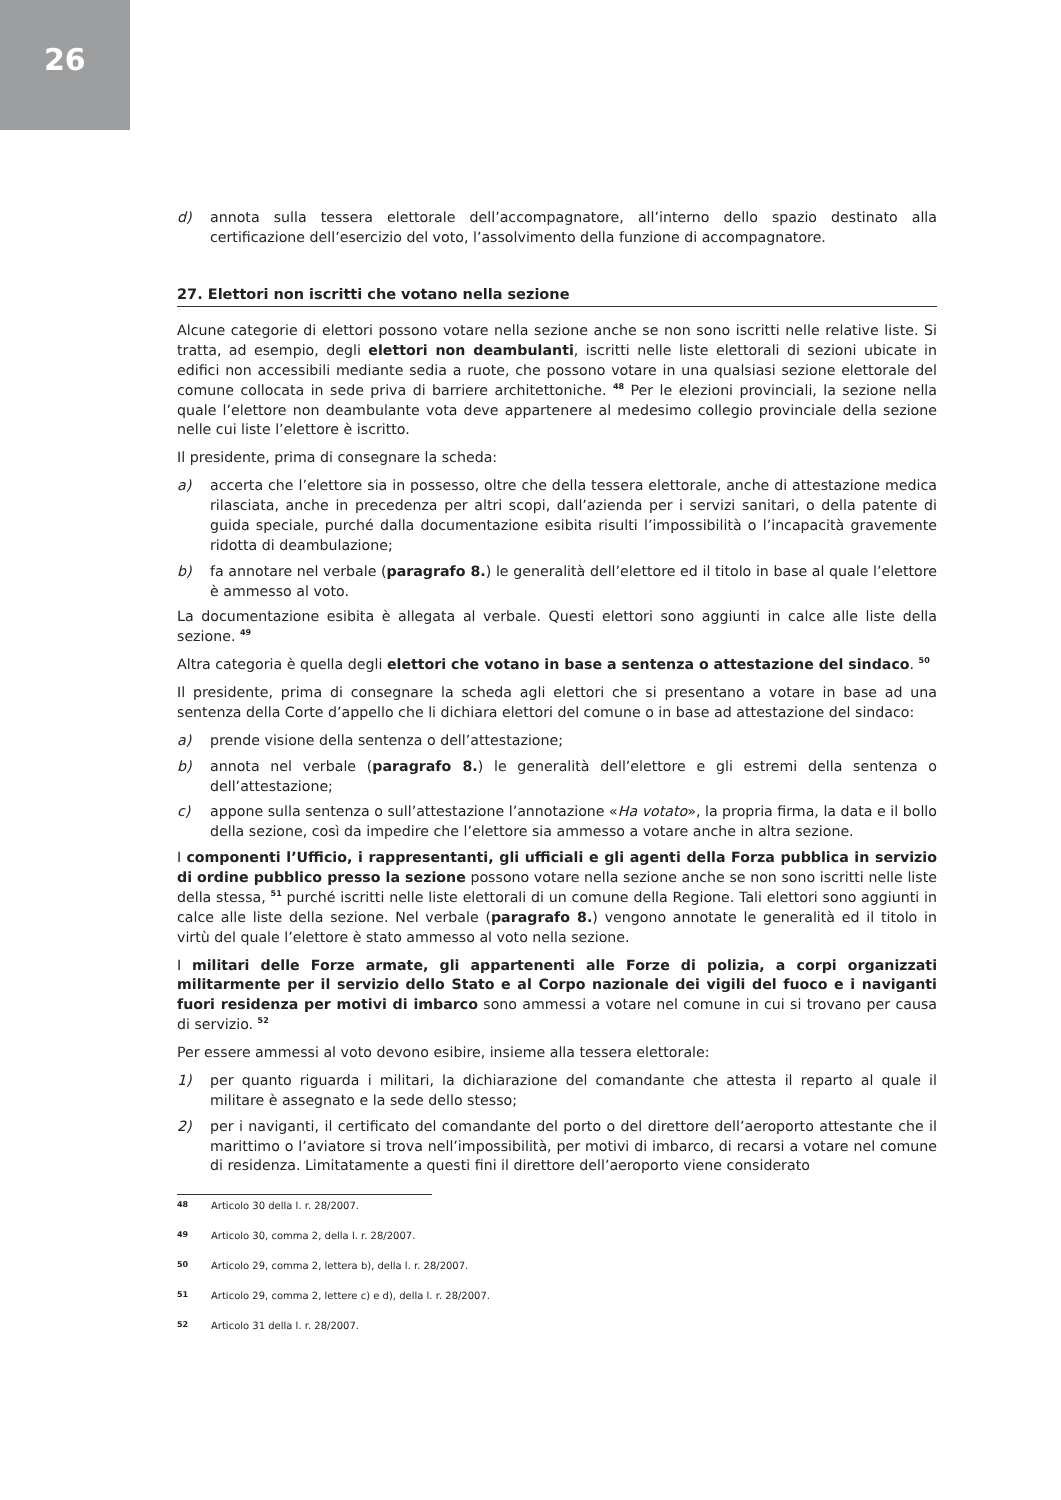26
d) annota sulla tessera elettorale dell’accompagnatore, all’interno dello spazio destinato alla certificazione dell’esercizio del voto, l’assolvimento della funzione di accompagnatore.
27. Elettori non iscritti che votano nella sezione
Alcune categorie di elettori possono votare nella sezione anche se non sono iscritti nelle relative liste. Si tratta, ad esempio, degli elettori non deambulanti, iscritti nelle liste elettorali di sezioni ubicate in edifici non accessibili mediante sedia a ruote, che possono votare in una qualsiasi sezione elettorale del comune collocata in sede priva di barriere architettoniche. <sup>48</sup> Per le elezioni provinciali, la sezione nella quale l’elettore non deambulante vota deve appartenere al medesimo collegio provinciale della sezione nelle cui liste l’elettore è iscritto.
Il presidente, prima di consegnare la scheda:
a) accerta che l’elettore sia in possesso, oltre che della tessera elettorale, anche di attestazione medica rilasciata, anche in precedenza per altri scopi, dall’azienda per i servizi sanitari, o della patente di guida speciale, purché dalla documentazione esibita risulti l’impossibilità o l’incapacità gravemente ridotta di deambulazione;
b) fa annotare nel verbale (paragrafo 8.) le generalità dell’elettore ed il titolo in base al quale l’elettore è ammesso al voto.
La documentazione esibita è allegata al verbale. Questi elettori sono aggiunti in calce alle liste della sezione. <sup>49</sup>
Altra categoria è quella degli elettori che votano in base a sentenza o attestazione del sindaco. <sup>50</sup>
Il presidente, prima di consegnare la scheda agli elettori che si presentano a votare in base ad una sentenza della Corte d’appello che li dichiara elettori del comune o in base ad attestazione del sindaco:
a) prende visione della sentenza o dell’attestazione;
b) annota nel verbale (paragrafo 8.) le generalità dell’elettore e gli estremi della sentenza o dell’attestazione;
c) appone sulla sentenza o sull’attestazione l’annotazione «Ha votato», la propria firma, la data e il bollo della sezione, così da impedire che l’elettore sia ammesso a votare anche in altra sezione.
I componenti l’Ufficio, i rappresentanti, gli ufficiali e gli agenti della Forza pubblica in servizio di ordine pubblico presso la sezione possono votare nella sezione anche se non sono iscritti nelle liste della stessa, <sup>51</sup> purché iscritti nelle liste elettorali di un comune della Regione. Tali elettori sono aggiunti in calce alle liste della sezione. Nel verbale (paragrafo 8.) vengono annotate le generalità ed il titolo in virtù del quale l’elettore è stato ammesso al voto nella sezione.
I militari delle Forze armate, gli appartenenti alle Forze di polizia, a corpi organizzati militarmente per il servizio dello Stato e al Corpo nazionale dei vigili del fuoco e i naviganti fuori residenza per motivi di imbarco sono ammessi a votare nel comune in cui si trovano per causa di servizio. <sup>52</sup>
Per essere ammessi al voto devono esibire, insieme alla tessera elettorale:
1) per quanto riguarda i militari, la dichiarazione del comandante che attesta il reparto al quale il militare è assegnato e la sede dello stesso;
2) per i naviganti, il certificato del comandante del porto o del direttore dell’aeroporto attestante che il marittimo o l’aviatore si trova nell’impossibilità, per motivi di imbarco, di recarsi a votare nel comune di residenza. Limitatamente a questi fini il direttore dell’aeroporto viene considerato
48 Articolo 30 della l. r. 28/2007.
49 Articolo 30, comma 2, della l. r. 28/2007.
50 Articolo 29, comma 2, lettera b), della l. r. 28/2007.
51 Articolo 29, comma 2, lettere c) e d), della l. r. 28/2007.
52 Articolo 31 della l. r. 28/2007.